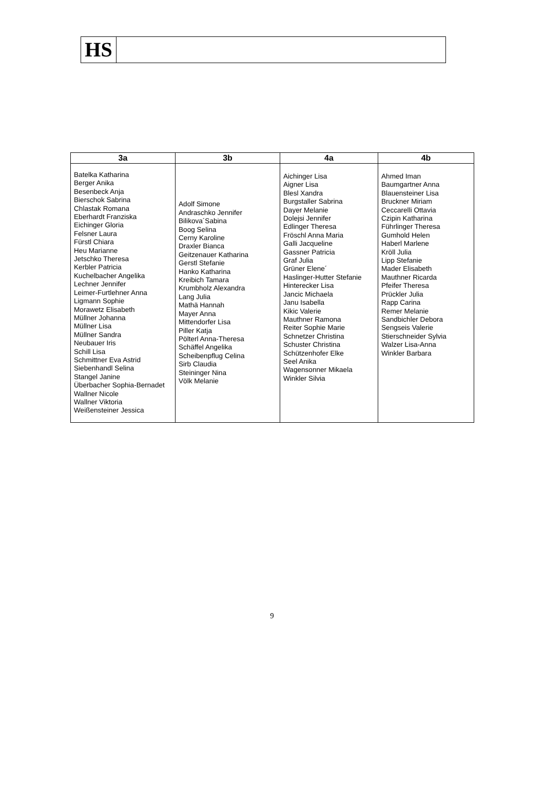HS
| 3a | 3b | 4a | 4b |
| --- | --- | --- | --- |
| Batelka Katharina Berger Anika Besenbeck Anja Bierschok Sabrina Chlastak Romana Eberhardt Franziska Eichinger Gloria Felsner Laura Fürstl Chiara Heu Marianne Jetschko Theresa Kerbler Patricia Kuchelbacher Angelika Lechner Jennifer Leimer-Furtlehner Anna Ligmann Sophie Morawetz Elisabeth Müllner Johanna Müllner Lisa Müllner Sandra Neubauer Iris Schill Lisa Schmittner Eva Astrid Siebenhandl Selina Stangel Janine Überbacher Sophia-Bernadet Wallner Nicole Wallner Viktoria Weißensteiner Jessica | Adolf Simone Andraschko Jennifer Bilikova´Sabina Boog Selina Cerny Karoline Draxler Bianca Geitzenauer Katharina Gerstl Stefanie Hanko Katharina Kreibich Tamara Krumbholz Alexandra Lang Julia Mathä Hannah Mayer Anna Mittendorfer Lisa Piller Katja Pölterl Anna-Theresa Schäffel Angelika Scheibenpflug Celina Sirb Claudia Steininger Nina Völk Melanie | Aichinger Lisa Aigner Lisa Blesl Xandra Burgstaller Sabrina Dayer Melanie Dolejsi Jennifer Edlinger Theresa Fröschl Anna Maria Galli Jacqueline Gassner Patricia Graf Julia Grüner Elene´ Haslinger-Hutter Stefanie Hinterecker Lisa Jancic Michaela Janu Isabella Kikic Valerie Mauthner Ramona Reiter Sophie Marie Schnetzer Christina Schuster Christina Schützenhofer Elke Seel Anika Wagensonner Mikaela Winkler Silvia | Ahmed Iman Baumgartner Anna Blauensteiner Lisa Bruckner Miriam Ceccarelli Ottavia Czipin Katharina Führlinger Theresa Gumhold Helen Haberl Marlene Kröll Julia Lipp Stefanie Mader Elisabeth Mauthner Ricarda Pfeifer Theresa Prückler Julia Rapp Carina Remer Melanie Sandbichler Debora Sengseis Valerie Stierschneider Sylvia Walzer Lisa-Anna Winkler Barbara |
9